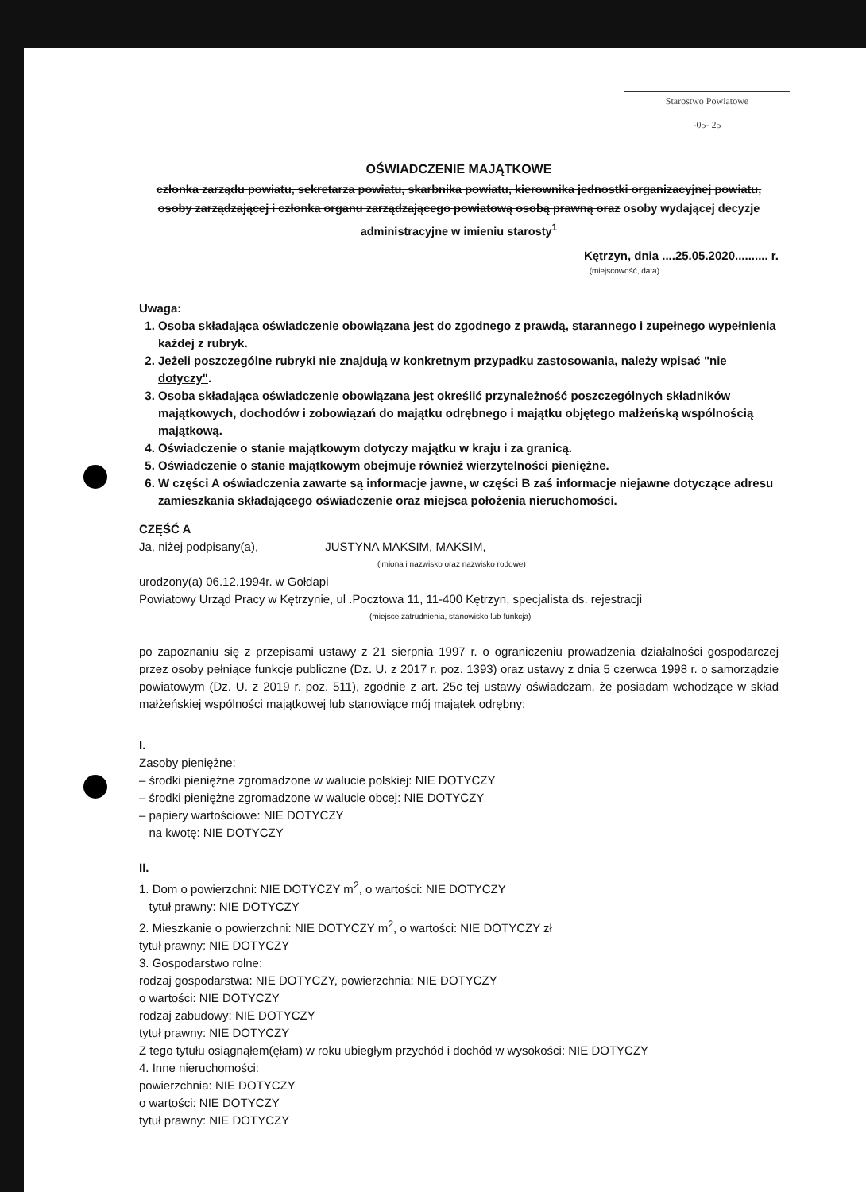Starostwo Powiatowe
-05- 25
OŚWIADCZENIE MAJĄTKOWE
członka zarządu powiatu, sekretarza powiatu, skarbnika powiatu, kierownika jednostki organizacyjnej powiatu, osoby zarządzającej i członka organu zarządzającego powiatową osobą prawną oraz osoby wydającej decyzje administracyjne w imieniu starosty<sup>1</sup>
Kętrzyn, dnia ....25.05.2020.......... r.
(miejscowość, data)
Uwaga:
1. Osoba składająca oświadczenie obowiązana jest do zgodnego z prawdą, starannego i zupełnego wypełnienia każdej z rubryk.
2. Jeżeli poszczególne rubryki nie znajdują w konkretnym przypadku zastosowania, należy wpisać "nie dotyczy".
3. Osoba składająca oświadczenie obowiązana jest określić przynależność poszczególnych składników majątkowych, dochodów i zobowiązań do majątku odrębnego i majątku objętego małżeńską wspólnością majątkową.
4. Oświadczenie o stanie majątkowym dotyczy majątku w kraju i za granicą.
5. Oświadczenie o stanie majątkowym obejmuje również wierzytelności pieniężne.
6. W części A oświadczenia zawarte są informacje jawne, w części B zaś informacje niejawne dotyczące adresu zamieszkania składającego oświadczenie oraz miejsca położenia nieruchomości.
CZĘŚĆ A
Ja, niżej podpisany(a), JUSTYNA MAKSIM, MAKSIM,
(imiona i nazwisko oraz nazwisko rodowe)
urodzony(a) 06.12.1994r. w Gołdapi
Powiatowy Urząd Pracy w Kętrzynie, ul .Pocztowa 11, 11-400 Kętrzyn, specjalista ds. rejestracji
(miejsce zatrudnienia, stanowisko lub funkcja)
po zapoznaniu się z przepisami ustawy z 21 sierpnia 1997 r. o ograniczeniu prowadzenia działalności gospodarczej przez osoby pełniące funkcje publiczne (Dz. U. z 2017 r. poz. 1393) oraz ustawy z dnia 5 czerwca 1998 r. o samorządzie powiatowym (Dz. U. z 2019 r. poz. 511), zgodnie z art. 25c tej ustawy oświadczam, że posiadam wchodzące w skład małżeńskiej wspólności majątkowej lub stanowiące mój majątek odrębny:
I.
Zasoby pieniężne:
– środki pieniężne zgromadzone w walucie polskiej: NIE DOTYCZY
– środki pieniężne zgromadzone w walucie obcej: NIE DOTYCZY
– papiery wartościowe: NIE DOTYCZY
na kwotę: NIE DOTYCZY
II.
1. Dom o powierzchni: NIE DOTYCZY m<sup>2</sup>, o wartości: NIE DOTYCZY
tytuł prawny: NIE DOTYCZY
2. Mieszkanie o powierzchni: NIE DOTYCZY m<sup>2</sup>, o wartości: NIE DOTYCZY zł
tytuł prawny: NIE DOTYCZY
3. Gospodarstwo rolne:
rodzaj gospodarstwa: NIE DOTYCZY, powierzchnia: NIE DOTYCZY
o wartości: NIE DOTYCZY
rodzaj zabudowy: NIE DOTYCZY
tytuł prawny: NIE DOTYCZY
Z tego tytułu osiągnąłem(ęłam) w roku ubiegłym przychód i dochód w wysokości: NIE DOTYCZY
4. Inne nieruchomości:
powierzchnia: NIE DOTYCZY
o wartości: NIE DOTYCZY
tytuł prawny: NIE DOTYCZY